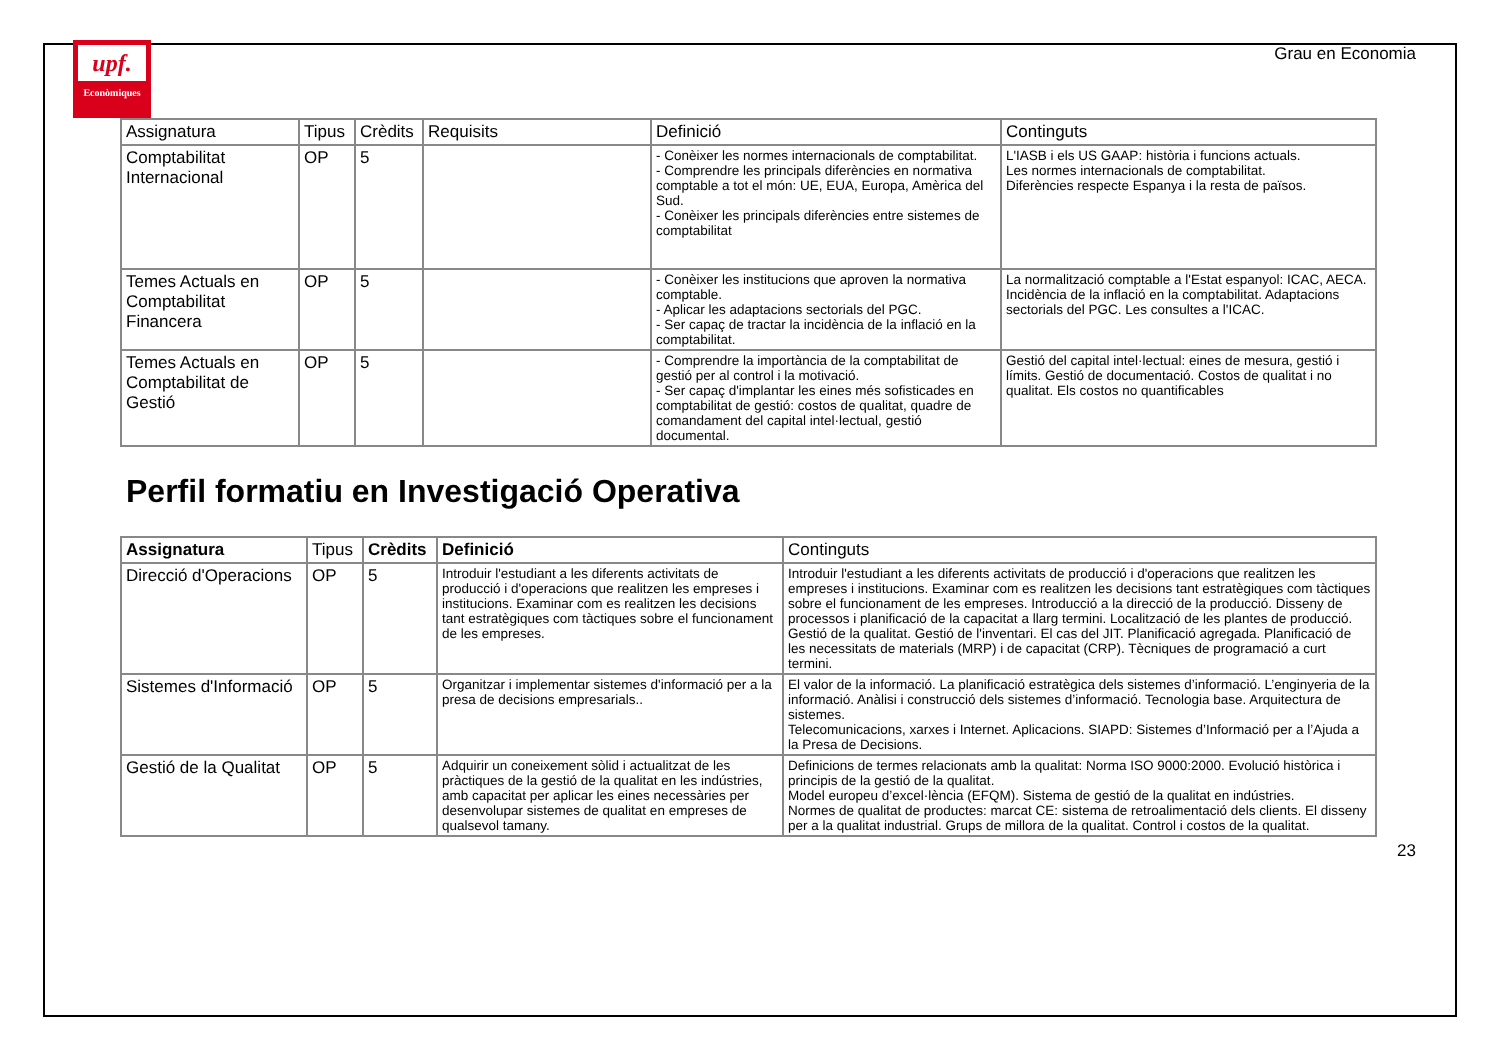upf.
Econòmiques
Grau en Economia
| Assignatura | Tipus | Crèdits | Requisits | Definició | Continguts |
| --- | --- | --- | --- | --- | --- |
| Comptabilitat Internacional | OP | 5 | | - Conèixer les normes internacionals de comptabilitat. - Comprendre les principals diferències en normativa comptable a tot el món: UE, EUA, Europa, Amèrica del Sud. - Conèixer les principals diferències entre sistemes de comptabilitat | L'IASB i els US GAAP: història i funcions actuals. Les normes internacionals de comptabilitat. Diferències respecte Espanya i la resta de països. |
| Temes Actuals en Comptabilitat Financera | OP | 5 | | - Conèixer les institucions que aproven la normativa comptable. - Aplicar les adaptacions sectorials del PGC. - Ser capaç de tractar la incidència de la inflació en la comptabilitat. | La normalització comptable a l'Estat espanyol: ICAC, AECA. Incidència de la inflació en la comptabilitat. Adaptacions sectorials del PGC. Les consultes a l'ICAC. |
| Temes Actuals en Comptabilitat de Gestió | OP | 5 | | - Comprendre la importància de la comptabilitat de gestió per al control i la motivació. - Ser capaç d'implantar les eines més sofisticades en comptabilitat de gestió: costos de qualitat, quadre de comandament del capital intel·lectual, gestió documental. | Gestió del capital intel·lectual: eines de mesura, gestió i límits. Gestió de documentació. Costos de qualitat i no qualitat. Els costos no quantificables |
Perfil formatiu en Investigació Operativa
| Assignatura | Tipus | Crèdits | Definició | Continguts |
| --- | --- | --- | --- | --- |
| Direcció d'Operacions | OP | 5 | Introduir l'estudiant a les diferents activitats de producció i d'operacions que realitzen les empreses i institucions. Examinar com es realitzen les decisions tant estratègiques com tàctiques sobre el funcionament de les empreses. | Introduir l'estudiant a les diferents activitats de producció i d'operacions que realitzen les empreses i institucions. Examinar com es realitzen les decisions tant estratègiques com tàctiques sobre el funcionament de les empreses. Introducció a la direcció de la producció. Disseny de processos i planificació de la capacitat a llarg termini. Localització de les plantes de producció. Gestió de la qualitat. Gestió de l'inventari. El cas del JIT. Planificació agregada. Planificació de les necessitats de materials (MRP) i de capacitat (CRP). Tècniques de programació a curt termini. |
| Sistemes d'Informació | OP | 5 | Organitzar i implementar sistemes d'informació per a la presa de decisions empresarials.. | El valor de la informació. La planificació estratègica dels sistemes d’informació. L’enginyeria de la informació. Anàlisi i construcció dels sistemes d’informació. Tecnologia base. Arquitectura de sistemes. Telecomunicacions, xarxes i Internet. Aplicacions. SIAPD: Sistemes d’Informació per a l’Ajuda a la Presa de Decisions. |
| Gestió de la Qualitat | OP | 5 | Adquirir un coneixement sòlid i actualitzat de les pràctiques de la gestió de la qualitat en les indústries, amb capacitat per aplicar les eines necessàries per desenvolupar sistemes de qualitat en empreses de qualsevol tamany. | Definicions de termes relacionats amb la qualitat: Norma ISO 9000:2000. Evolució històrica i principis de la gestió de la qualitat. Model europeu d’excel·lència (EFQM). Sistema de gestió de la qualitat en indústries. Normes de qualitat de productes: marcat CE: sistema de retroalimentació dels clients. El disseny per a la qualitat industrial. Grups de millora de la qualitat. Control i costos de la qualitat. |
23